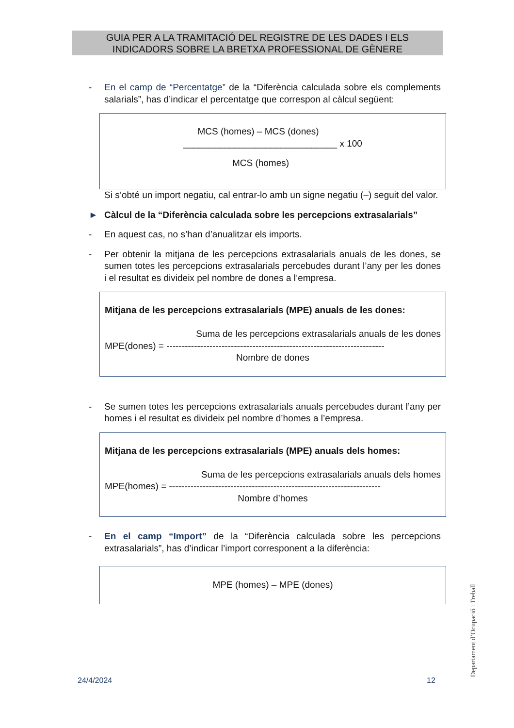GUIA PER A LA TRAMITACIÓ DEL REGISTRE DE LES DADES I ELS
INDICADORS SOBRE LA BRETXA PROFESSIONAL DE GÈNERE
- En el camp de “Percentatge” de la “Diferència calculada sobre els complements salarials”, has d’indicar el percentatge que correspon al càlcul següent:
MCS (homes) – MCS (dones)
______________________________ x 100
MCS (homes)
Si s’obté un import negatiu, cal entrar-lo amb un signe negatiu (–) seguit del valor.
► Càlcul de la “Diferència calculada sobre les percepcions extrasalarials”
- En aquest cas, no s’han d’anualitzar els imports.
- Per obtenir la mitjana de les percepcions extrasalarials anuals de les dones, se sumen totes les percepcions extrasalarials percebudes durant l’any per les dones i el resultat es divideix pel nombre de dones a l’empresa.
Mitjana de les percepcions extrasalarials (MPE) anuals de les dones:
Suma de les percepcions extrasalarials anuals de les dones
MPE(dones) = -----------------------------------------------------------------------
Nombre de dones
- Se sumen totes les percepcions extrasalarials anuals percebudes durant l’any per homes i el resultat es divideix pel nombre d’homes a l’empresa.
Mitjana de les percepcions extrasalarials (MPE) anuals dels homes:
Suma de les percepcions extrasalarials anuals dels homes
MPE(homes) = ---------------------------------------------------------------------
Nombre d’homes
- En el camp “Import” de la “Diferència calculada sobre les percepcions extrasalarials”, has d’indicar l’import corresponent a la diferència:
MPE (homes) – MPE (dones)
Departament d’Ocupació i Treball
24/4/2024 12